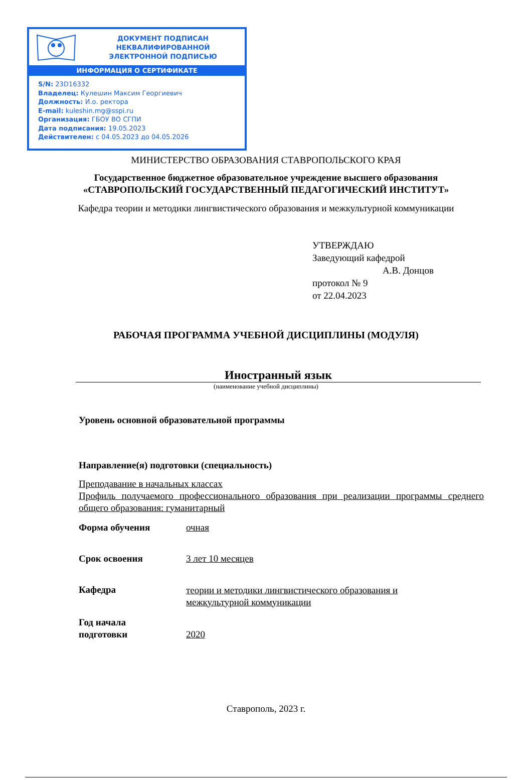ДОКУМЕНТ ПОДПИСАН
НЕКВАЛИФИРОВАННОЙ
ЭЛЕКТРОННОЙ ПОДПИСЬЮ
ИНФОРМАЦИЯ О СЕРТИФИКАТЕ
S/N: 23D16332
Владелец: Кулешин Максим Георгиевич
Должность: И.о. ректора
E-mail: kuleshin.mg@sspi.ru
Организация: ГБОУ ВО СГПИ
Дата подписания: 19.05.2023
Действителен: с 04.05.2023 до 04.05.2026
МИНИСТЕРСТВО ОБРАЗОВАНИЯ СТАВРОПОЛЬСКОГО КРАЯ
Государственное бюджетное образовательное учреждение высшего образования
«СТАВРОПОЛЬСКИЙ ГОСУДАРСТВЕННЫЙ ПЕДАГОГИЧЕСКИЙ ИНСТИТУТ»
Кафедра теории и методики лингвистического образования и межкультурной коммуникации
УТВЕРЖДАЮ
Заведующий кафедрой
А.В. Донцов
протокол № 9
от 22.04.2023
РАБОЧАЯ ПРОГРАММА УЧЕБНОЙ ДИСЦИПЛИНЫ (МОДУЛЯ)
Иностранный язык
(наименование учебной дисциплины)
Уровень основной образовательной программы
Направление(я) подготовки (специальность)
Преподавание в начальных классах
Профиль получаемого профессионального образования при реализации программы среднего общего образования: гуманитарный
Форма обучения очная
Срок освоения 3 лет 10 месяцев
Кафедра
теории и методики лингвистического образования и
межкультурной коммуникации
Год начала
подготовки
2020
Ставрополь, 2023 г.